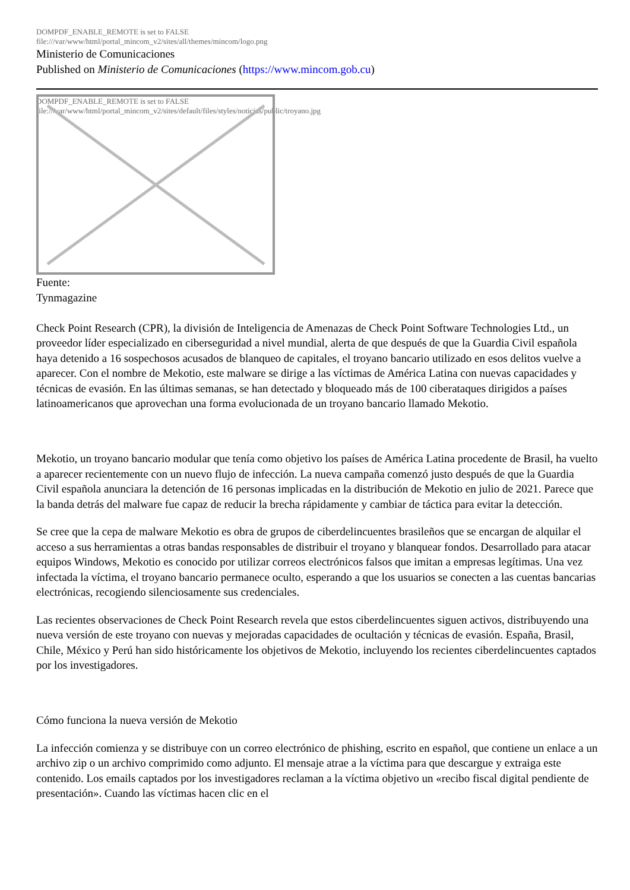DOMPDF_ENABLE_REMOTE is set to FALSE
file:///var/www/html/portal_mincom_v2/sites/all/themes/mincom/logo.png
Ministerio de Comunicaciones
Published on Ministerio de Comunicaciones (https://www.mincom.gob.cu)
DOMPDF_ENABLE_REMOTE is set to FALSE
file:///var/www/html/portal_mincom_v2/sites/default/files/styles/noticias/public/troyano.jpg
Fuente:
Tynmagazine
Check Point Research (CPR), la división de Inteligencia de Amenazas de Check Point Software Technologies Ltd., un proveedor líder especializado en ciberseguridad a nivel mundial, alerta de que después de que la Guardia Civil española haya detenido a 16 sospechosos acusados de blanqueo de capitales, el troyano bancario utilizado en esos delitos vuelve a aparecer. Con el nombre de Mekotio, este malware se dirige a las víctimas de América Latina con nuevas capacidades y técnicas de evasión. En las últimas semanas, se han detectado y bloqueado más de 100 ciberataques dirigidos a países latinoamericanos que aprovechan una forma evolucionada de un troyano bancario llamado Mekotio.
Mekotio, un troyano bancario modular que tenía como objetivo los países de América Latina procedente de Brasil, ha vuelto a aparecer recientemente con un nuevo flujo de infección. La nueva campaña comenzó justo después de que la Guardia Civil española anunciara la detención de 16 personas implicadas en la distribución de Mekotio en julio de 2021. Parece que la banda detrás del malware fue capaz de reducir la brecha rápidamente y cambiar de táctica para evitar la detección.
Se cree que la cepa de malware Mekotio es obra de grupos de ciberdelincuentes brasileños que se encargan de alquilar el acceso a sus herramientas a otras bandas responsables de distribuir el troyano y blanquear fondos. Desarrollado para atacar equipos Windows, Mekotio es conocido por utilizar correos electrónicos falsos que imitan a empresas legítimas. Una vez infectada la víctima, el troyano bancario permanece oculto, esperando a que los usuarios se conecten a las cuentas bancarias electrónicas, recogiendo silenciosamente sus credenciales.
Las recientes observaciones de Check Point Research revela que estos ciberdelincuentes siguen activos, distribuyendo una nueva versión de este troyano con nuevas y mejoradas capacidades de ocultación y técnicas de evasión. España, Brasil, Chile, México y Perú han sido históricamente los objetivos de Mekotio, incluyendo los recientes ciberdelincuentes captados por los investigadores.
Cómo funciona la nueva versión de Mekotio
La infección comienza y se distribuye con un correo electrónico de phishing, escrito en español, que contiene un enlace a un archivo zip o un archivo comprimido como adjunto. El mensaje atrae a la víctima para que descargue y extraiga este contenido. Los emails captados por los investigadores reclaman a la víctima objetivo un «recibo fiscal digital pendiente de presentación». Cuando las víctimas hacen clic en el